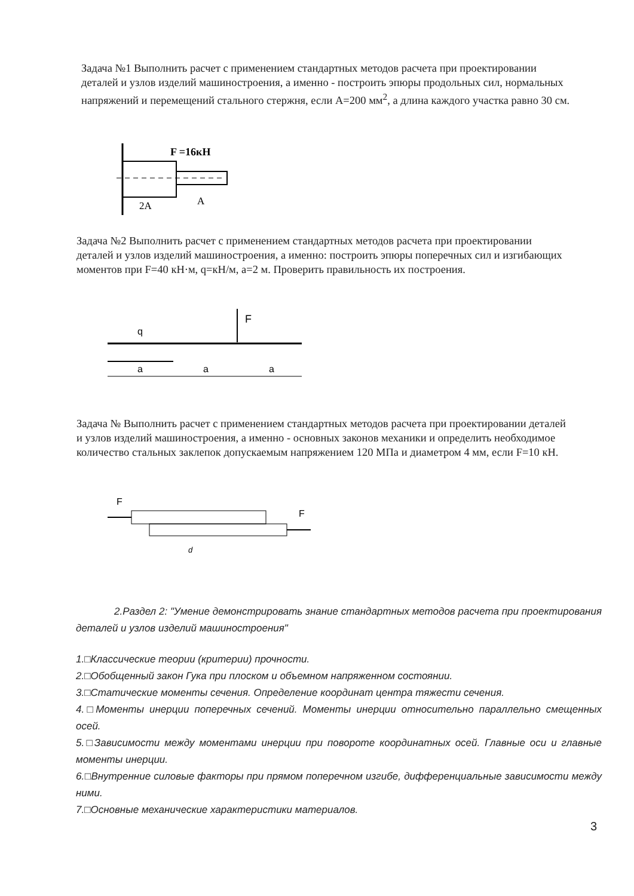Задача №1 Выполнить расчет с применением стандартных методов расчета при проектировании деталей и узлов изделий машиностроения, а именно - построить эпюры продольных сил, нормальных напряжений и перемещений стального стержня, если А=200 мм<sup>2</sup>, а длина каждого участка равно 30 см.
F =16кН
2А
А
Задача №2 Выполнить расчет с применением стандартных методов расчета при проектировании деталей и узлов изделий машиностроения, а именно: построить эпюры поперечных сил и изгибающих моментов при F=40 кН·м, q=кН/м, а=2 м. Проверить правильность их построения.
F
q
a
a
a
Задача № Выполнить расчет с применением стандартных методов расчета при проектировании деталей и узлов изделий машиностроения, а именно - основных законов механики и определить необходимое количество стальных заклепок допускаемым напряжением 120 МПа и диаметром 4 мм, если F=10 кН.
F
F
d
2.Раздел 2: "Умение демонстрировать знание стандартных методов расчета при проектирования деталей и узлов изделий машиностроения"
1.□Классические теории (критерии) прочности.
2.□Обобщенный закон Гука при плоском и объемном напряженном состоянии.
3.□Статические моменты сечения. Определение координат центра тяжести сечения.
4.□Моменты инерции поперечных сечений. Моменты инерции относительно параллельно смещенных осей.
5.□Зависимости между моментами инерции при повороте координатных осей. Главные оси и главные моменты инерции.
6.□Внутренние силовые факторы при прямом поперечном изгибе, дифференциальные зависимости между ними.
7.□Основные механические характеристики материалов.
3